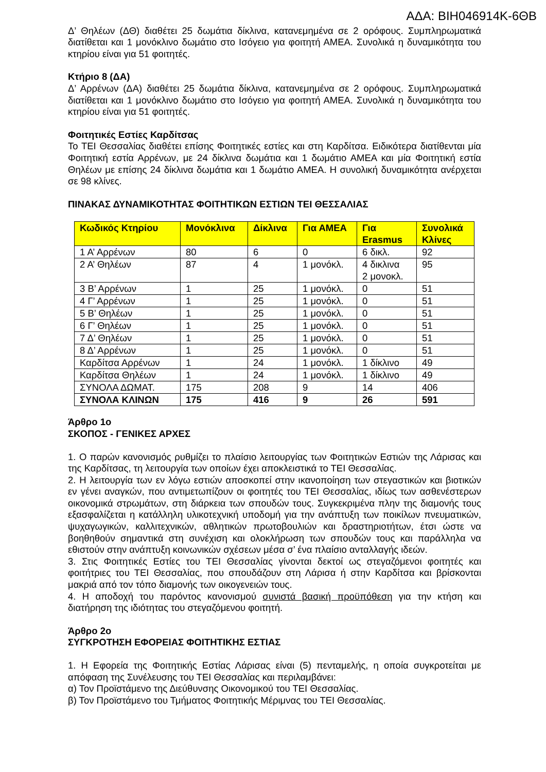ΑΔΑ: ΒΙΗ046914Κ-6ΘΒ
Δ’ Θηλέων (ΔΘ) διαθέτει 25 δωμάτια δίκλινα, κατανεμημένα σε 2 ορόφους. Συμπληρωματικά διατίθεται και 1 μονόκλινο δωμάτιο στο Ισόγειο για φοιτητή ΑΜΕΑ. Συνολικά η δυναμικότητα του κτηρίου είναι για 51 φοιτητές.
Κτήριο 8 (ΔΑ)
Δ’ Αρρένων (ΔΑ) διαθέτει 25 δωμάτια δίκλινα, κατανεμημένα σε 2 ορόφους. Συμπληρωματικά διατίθεται και 1 μονόκλινο δωμάτιο στο Ισόγειο για φοιτητή ΑΜΕΑ. Συνολικά η δυναμικότητα του κτηρίου είναι για 51 φοιτητές.
Φοιτητικές Εστίες Καρδίτσας
Το ΤΕΙ Θεσσαλίας διαθέτει επίσης Φοιτητικές εστίες και στη Καρδίτσα. Ειδικότερα διατίθενται μία Φοιτητική εστία Αρρένων, με 24 δίκλινα δωμάτια και 1 δωμάτιο ΑΜΕΑ και μία Φοιτητική εστία Θηλέων με επίσης 24 δίκλινα δωμάτια και 1 δωμάτιο ΑΜΕΑ. Η συνολική δυναμικότητα ανέρχεται σε 98 κλίνες.
ΠΙΝΑΚΑΣ ΔΥΝΑΜΙΚΟΤΗΤΑΣ ΦΟΙΤΗΤΙΚΩΝ ΕΣΤΙΩΝ ΤΕΙ ΘΕΣΣΑΛΙΑΣ
| Κωδικός Κτηρίου | Μονόκλινα | Δίκλινα | Για ΑΜΕΑ | Για Erasmus | Συνολικά Κλίνες |
| --- | --- | --- | --- | --- | --- |
| 1 Α’ Αρρένων | 80 | 6 | 0 | 6 δικλ. | 92 |
| 2 Α’ Θηλέων | 87 | 4 | 1 μονόκλ. | 4 δικλινα 2 μονοκλ. | 95 |
| 3 Β’ Αρρένων | 1 | 25 | 1 μονόκλ. | 0 | 51 |
| 4 Γ’ Αρρένων | 1 | 25 | 1 μονόκλ. | 0 | 51 |
| 5 Β’ Θηλέων | 1 | 25 | 1 μονόκλ. | 0 | 51 |
| 6 Γ’ Θηλέων | 1 | 25 | 1 μονόκλ. | 0 | 51 |
| 7 Δ’ Θηλέων | 1 | 25 | 1 μονόκλ. | 0 | 51 |
| 8 Δ’ Αρρένων | 1 | 25 | 1 μονόκλ. | 0 | 51 |
| Καρδίτσα Αρρένων | 1 | 24 | 1 μονόκλ. | 1 δίκλινο | 49 |
| Καρδίτσα Θηλέων | 1 | 24 | 1 μονόκλ. | 1 δίκλινο | 49 |
| ΣΥΝΟΛΑ ΔΩΜΑΤ. | 175 | 208 | 9 | 14 | 406 |
| ΣΥΝΟΛΑ ΚΛΙΝΩΝ | 175 | 416 | 9 | 26 | 591 |
Άρθρο 1ο
ΣΚΟΠΟΣ - ΓΕΝΙΚΕΣ ΑΡΧΕΣ
1. Ο παρών κανονισμός ρυθμίζει το πλαίσιο λειτουργίας των Φοιτητικών Εστιών της Λάρισας και της Καρδίτσας, τη λειτουργία των οποίων έχει αποκλειστικά το ΤΕΙ Θεσσαλίας.
2. Η λειτουργία των εν λόγω εστιών αποσκοπεί στην ικανοποίηση των στεγαστικών και βιοτικών εν γένει αναγκών, που αντιμετωπίζουν οι φοιτητές του ΤΕΙ Θεσσαλίας, ιδίως των ασθενέστερων οικονομικά στρωμάτων, στη διάρκεια των σπουδών τους. Συγκεκριμένα πλην της διαμονής τους εξασφαλίζεται η κατάλληλη υλικοτεχνική υποδομή για την ανάπτυξη των ποικίλων πνευματικών, ψυχαγωγικών, καλλιτεχνικών, αθλητικών πρωτοβουλιών και δραστηριοτήτων, έτσι ώστε να βοηθηθούν σημαντικά στη συνέχιση και ολοκλήρωση των σπουδών τους και παράλληλα να εθιστούν στην ανάπτυξη κοινωνικών σχέσεων μέσα σ’ ένα πλαίσιο ανταλλαγής ιδεών.
3. Στις Φοιτητικές Εστίες του ΤΕΙ Θεσσαλίας γίνονται δεκτοί ως στεγαζόμενοι φοιτητές και φοιτήτριες του ΤΕΙ Θεσσαλίας, που σπουδάζουν στη Λάρισα ή στην Καρδίτσα και βρίσκονται μακριά από τον τόπο διαμονής των οικογενειών τους.
4. Η αποδοχή του παρόντος κανονισμού συνιστά βασική προϋπόθεση για την κτήση και διατήρηση της ιδιότητας του στεγαζόμενου φοιτητή.
Άρθρο 2ο
ΣΥΓΚΡΟΤΗΣΗ ΕΦΟΡΕΙΑΣ ΦΟΙΤΗΤΙΚΗΣ ΕΣΤΙΑΣ
1. Η Εφορεία της Φοιτητικής Εστίας Λάρισας είναι (5) πενταμελής, η οποία συγκροτείται με απόφαση της Συνέλευσης του ΤΕΙ Θεσσαλίας και περιλαμβάνει:
α) Τον Προϊστάμενο της Διεύθυνσης Οικονομικού του ΤΕΙ Θεσσαλίας.
β) Τον Προϊστάμενο του Τμήματος Φοιτητικής Μέριμνας του ΤΕΙ Θεσσαλίας.